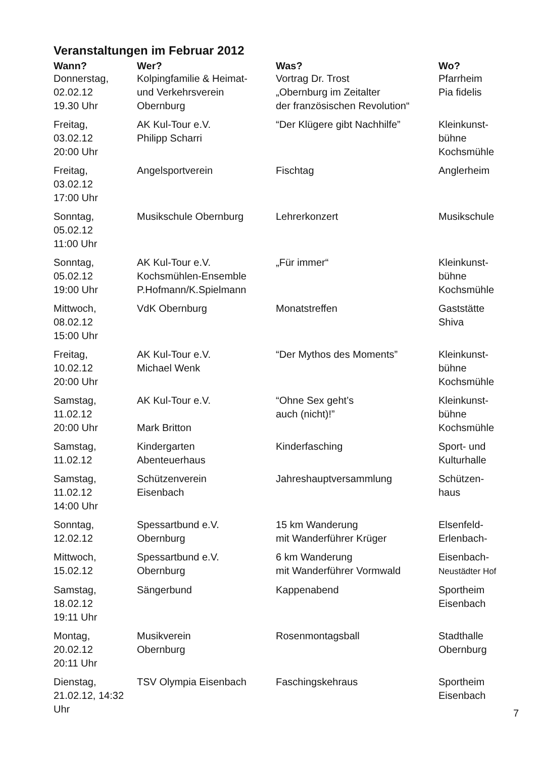Veranstaltungen im Februar 2012
| Wann? | Wer? | Was? | Wo? |
| --- | --- | --- | --- |
| Donnerstag, 02.02.12 19.30 Uhr | Kolpingfamilie & Heimat- und Verkehrsverein Obernburg | Vortrag Dr. Trost „Obernburg im Zeitalter der französischen Revolution“ | Pfarrheim Pia fidelis |
| Freitag, 03.02.12 20:00 Uhr | AK Kul-Tour e.V. Philipp Scharri | “Der Klügere gibt Nachhilfe” | Kleinkunst- bühne Kochsmühle |
| Freitag, 03.02.12 17:00 Uhr | Angelsportverein | Fischtag | Anglerheim |
| Sonntag, 05.02.12 11:00 Uhr | Musikschule Obernburg | Lehrerkonzert | Musikschule |
| Sonntag, 05.02.12 19:00 Uhr | AK Kul-Tour e.V. Kochsmühlen-Ensemble P.Hofmann/K.Spielmann | „Für immer“ | Kleinkunst- bühne Kochsmühle |
| Mittwoch, 08.02.12 15:00 Uhr | VdK Obernburg | Monatstreffen | Gaststätte Shiva |
| Freitag, 10.02.12 20:00 Uhr | AK Kul-Tour e.V. Michael Wenk | “Der Mythos des Moments” | Kleinkunst- bühne Kochsmühle |
| Samstag, 11.02.12 20:00 Uhr | AK Kul-Tour e.V. Mark Britton | “Ohne Sex geht’s auch (nicht)!” | Kleinkunst- bühne Kochsmühle |
| Samstag, 11.02.12 | Kindergarten Abenteuerhaus | Kinderfasching | Sport- und Kulturhalle |
| Samstag, 11.02.12 14:00 Uhr | Schützenverein Eisenbach | Jahreshauptversammlung | Schützen- haus |
| Sonntag, 12.02.12 | Spessartbund e.V. Obernburg | 15 km Wanderung mit Wanderführer Krüger | Elsenfeld- Erlenbach- |
| Mittwoch, 15.02.12 | Spessartbund e.V. Obernburg | 6 km Wanderung mit Wanderführer Vormwald | Eisenbach- Neustädter Hof |
| Samstag, 18.02.12 19:11 Uhr | Sängerbund | Kappenabend | Sportheim Eisenbach |
| Montag, 20.02.12 20:11 Uhr | Musikverein Obernburg | Rosenmontagsball | Stadthalle Obernburg |
| Dienstag, 21.02.12, 14:32 Uhr | TSV Olympia Eisenbach | Faschingskehraus | Sportheim Eisenbach |
7